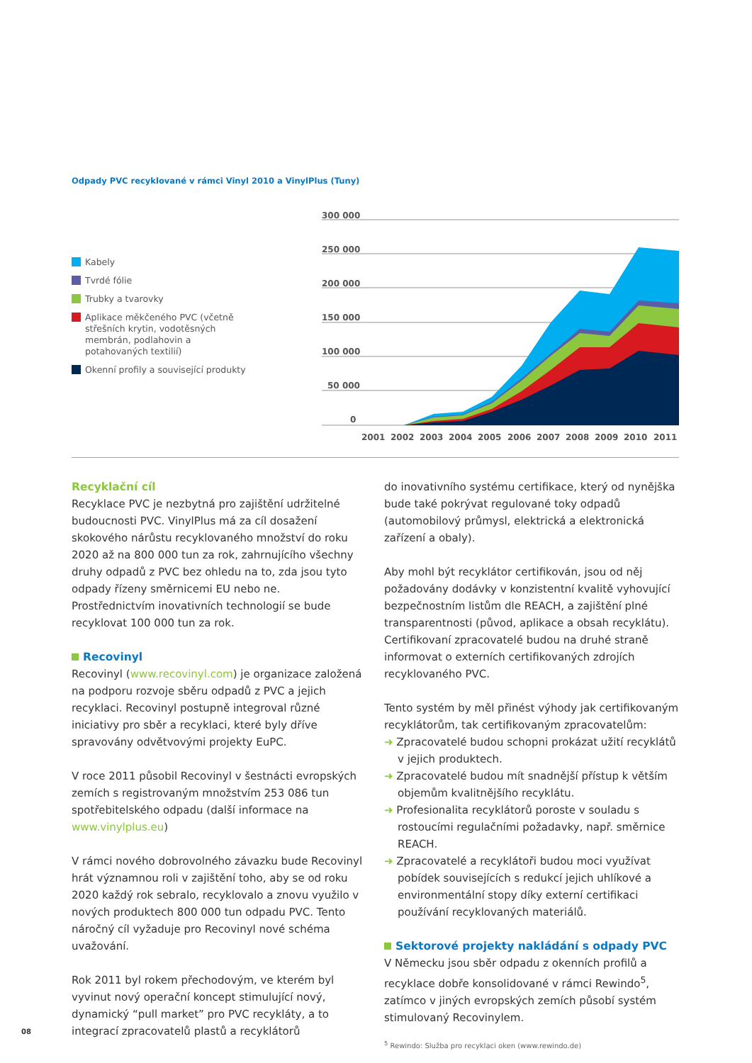Odpady PVC recyklované v rámci Vinyl 2010 a VinylPlus (Tuny)
Kabely
Tvrdé fólie
Trubky a tvarovky
Aplikace měkčeného PVC (včetně střešních krytin, vodotěsných membrán, podlahovin a potahovaných textilií)
Okenní profily a související produkty
300 000
250 000
200 000
150 000
100 000
50 000
0
2001
2002
2003
2004
2005
2006
2007
2008
2009
2010
2011
Recyklační cíl
Recyklace PVC je nezbytná pro zajištění udržitelné budoucnosti PVC. VinylPlus má za cíl dosažení skokového nárůstu recyklovaného množství do roku 2020 až na 800 000 tun za rok, zahrnujícího všechny druhy odpadů z PVC bez ohledu na to, zda jsou tyto odpady řízeny směrnicemi EU nebo ne. Prostřednictvím inovativních technologií se bude recyklovat 100 000 tun za rok.
Recovinyl
Recovinyl (www.recovinyl.com) je organizace založená na podporu rozvoje sběru odpadů z PVC a jejich recyklaci. Recovinyl postupně integroval různé iniciativy pro sběr a recyklaci, které byly dříve spravovány odvětvovými projekty EuPC.
V roce 2011 působil Recovinyl v šestnácti evropských zemích s registrovaným množstvím 253 086 tun spotřebitelského odpadu (další informace na www.vinylplus.eu)
V rámci nového dobrovolného závazku bude Recovinyl hrát významnou roli v zajištění toho, aby se od roku 2020 každý rok sebralo, recyklovalo a znovu využilo v nových produktech 800 000 tun odpadu PVC. Tento náročný cíl vyžaduje pro Recovinyl nové schéma uvažování.
Rok 2011 byl rokem přechodovým, ve kterém byl vyvinut nový operační koncept stimulující nový, dynamický “pull market” pro PVC recykláty, a to integrací zpracovatelů plastů a recyklátorů
do inovativního systému certifikace, který od nynějška bude také pokrývat regulované toky odpadů (automobilový průmysl, elektrická a elektronická zařízení a obaly).
Aby mohl být recyklátor certifikován, jsou od něj požadovány dodávky v konzistentní kvalitě vyhovující bezpečnostním listům dle REACH, a zajištění plné transparentnosti (původ, aplikace a obsah recyklátu). Certifikovaní zpracovatelé budou na druhé straně informovat o externích certifikovaných zdrojích recyklovaného PVC.
Tento systém by měl přinést výhody jak certifikovaným recyklátorům, tak certifikovaným zpracovatelům:
➜ Zpracovatelé budou schopni prokázat užití recyklátů v jejich produktech.
➜ Zpracovatelé budou mít snadnější přístup k větším objemům kvalitnějšího recyklátu.
➜ Profesionalita recyklátorů poroste v souladu s rostoucími regulačními požadavky, např. směrnice REACH.
➜ Zpracovatelé a recyklátoři budou moci využívat pobídek souvisejících s redukcí jejich uhlíkové a environmentální stopy díky externí certifikaci používání recyklovaných materiálů.
Sektorové projekty nakládání s odpady PVC
V Německu jsou sběr odpadu z okenních profilů a recyklace dobře konsolidované v rámci Rewindo<sup>5</sup>, zatímco v jiných evropských zemích působí systém stimulovaný Recovinylem.
<sup>5</sup> Rewindo: Služba pro recyklaci oken (www.rewindo.de)
08